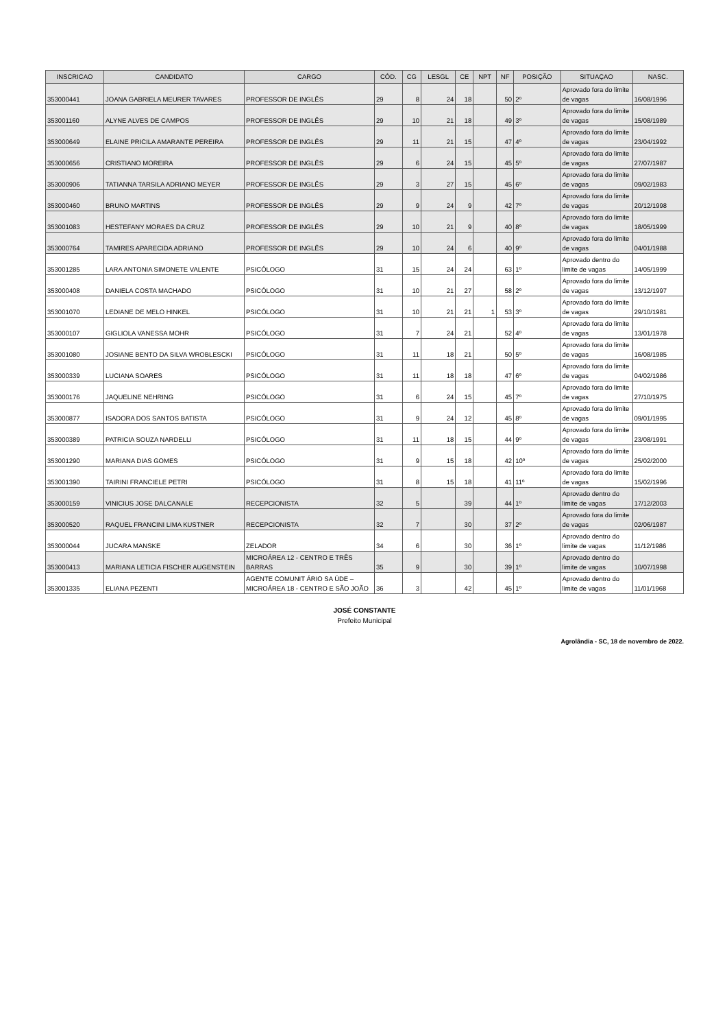| INSCRICAO | CANDIDATO | CARGO | CÓD. | CG | LESGL | CE | NPT | NF | POSIÇÃO | SITUAÇAO | NASC. |
| --- | --- | --- | --- | --- | --- | --- | --- | --- | --- | --- | --- |
| 353000441 | JOANA GABRIELA MEURER TAVARES | PROFESSOR DE INGLÊS | 29 | 8 | 24 | 18 | | 50 | 2º | Aprovado fora do limite de vagas | 16/08/1996 |
| 353001160 | ALYNE ALVES DE CAMPOS | PROFESSOR DE INGLÊS | 29 | 10 | 21 | 18 | | 49 | 3º | Aprovado fora do limite de vagas | 15/08/1989 |
| 353000649 | ELAINE PRICILA AMARANTE PEREIRA | PROFESSOR DE INGLÊS | 29 | 11 | 21 | 15 | | 47 | 4º | Aprovado fora do limite de vagas | 23/04/1992 |
| 353000656 | CRISTIANO MOREIRA | PROFESSOR DE INGLÊS | 29 | 6 | 24 | 15 | | 45 | 5º | Aprovado fora do limite de vagas | 27/07/1987 |
| 353000906 | TATIANNA TARSILA ADRIANO MEYER | PROFESSOR DE INGLÊS | 29 | 3 | 27 | 15 | | 45 | 6º | Aprovado fora do limite de vagas | 09/02/1983 |
| 353000460 | BRUNO MARTINS | PROFESSOR DE INGLÊS | 29 | 9 | 24 | 9 | | 42 | 7º | Aprovado fora do limite de vagas | 20/12/1998 |
| 353001083 | HESTEFANY MORAES DA CRUZ | PROFESSOR DE INGLÊS | 29 | 10 | 21 | 9 | | 40 | 8º | Aprovado fora do limite de vagas | 18/05/1999 |
| 353000764 | TAMIRES APARECIDA ADRIANO | PROFESSOR DE INGLÊS | 29 | 10 | 24 | 6 | | 40 | 9º | Aprovado fora do limite de vagas | 04/01/1988 |
| 353001285 | LARA ANTONIA SIMONETE VALENTE | PSICÓLOGO | 31 | 15 | 24 | 24 | | 63 | 1º | Aprovado dentro do limite de vagas | 14/05/1999 |
| 353000408 | DANIELA COSTA MACHADO | PSICÓLOGO | 31 | 10 | 21 | 27 | | 58 | 2º | Aprovado fora do limite de vagas | 13/12/1997 |
| 353001070 | LEDIANE DE MELO HINKEL | PSICÓLOGO | 31 | 10 | 21 | 21 | 1 | 53 | 3º | Aprovado fora do limite de vagas | 29/10/1981 |
| 353000107 | GIGLIOLA VANESSA MOHR | PSICÓLOGO | 31 | 7 | 24 | 21 | | 52 | 4º | Aprovado fora do limite de vagas | 13/01/1978 |
| 353001080 | JOSIANE BENTO DA SILVA WROBLESCKI | PSICÓLOGO | 31 | 11 | 18 | 21 | | 50 | 5º | Aprovado fora do limite de vagas | 16/08/1985 |
| 353000339 | LUCIANA SOARES | PSICÓLOGO | 31 | 11 | 18 | 18 | | 47 | 6º | Aprovado fora do limite de vagas | 04/02/1986 |
| 353000176 | JAQUELINE NEHRING | PSICÓLOGO | 31 | 6 | 24 | 15 | | 45 | 7º | Aprovado fora do limite de vagas | 27/10/1975 |
| 353000877 | ISADORA DOS SANTOS BATISTA | PSICÓLOGO | 31 | 9 | 24 | 12 | | 45 | 8º | Aprovado fora do limite de vagas | 09/01/1995 |
| 353000389 | PATRICIA SOUZA NARDELLI | PSICÓLOGO | 31 | 11 | 18 | 15 | | 44 | 9º | Aprovado fora do limite de vagas | 23/08/1991 |
| 353001290 | MARIANA DIAS GOMES | PSICÓLOGO | 31 | 9 | 15 | 18 | | 42 | 10º | Aprovado fora do limite de vagas | 25/02/2000 |
| 353001390 | TAIRINI FRANCIELE PETRI | PSICÓLOGO | 31 | 8 | 15 | 18 | | 41 | 11º | Aprovado fora do limite de vagas | 15/02/1996 |
| 353000159 | VINICIUS JOSE DALCANALE | RECEPCIONISTA | 32 | 5 | | 39 | | 44 | 1º | Aprovado dentro do limite de vagas | 17/12/2003 |
| 353000520 | RAQUEL FRANCINI LIMA KUSTNER | RECEPCIONISTA | 32 | 7 | | 30 | | 37 | 2º | Aprovado fora do limite de vagas | 02/06/1987 |
| 353000044 | JUCARA MANSKE | ZELADOR | 34 | 6 | | 30 | | 36 | 1º | Aprovado dentro do limite de vagas | 11/12/1986 |
| 353000413 | MARIANA LETICIA FISCHER AUGENSTEIN | MICROÁREA 12 - CENTRO E TRÊS BARRAS | 35 | 9 | | 30 | | 39 | 1º | Aprovado dentro do limite de vagas | 10/07/1998 |
| 353001335 | ELIANA PEZENTI | AGENTE COMUNIT ÁRIO SA ÚDE – MICROÁREA 18 - CENTRO E SÃO JOÃO | 36 | 3 | | 42 | | 45 | 1º | Aprovado dentro do limite de vagas | 11/01/1968 |
JOSÉ CONSTANTE
Prefeito Municipal
Agrolândia - SC, 18 de novembro de 2022.